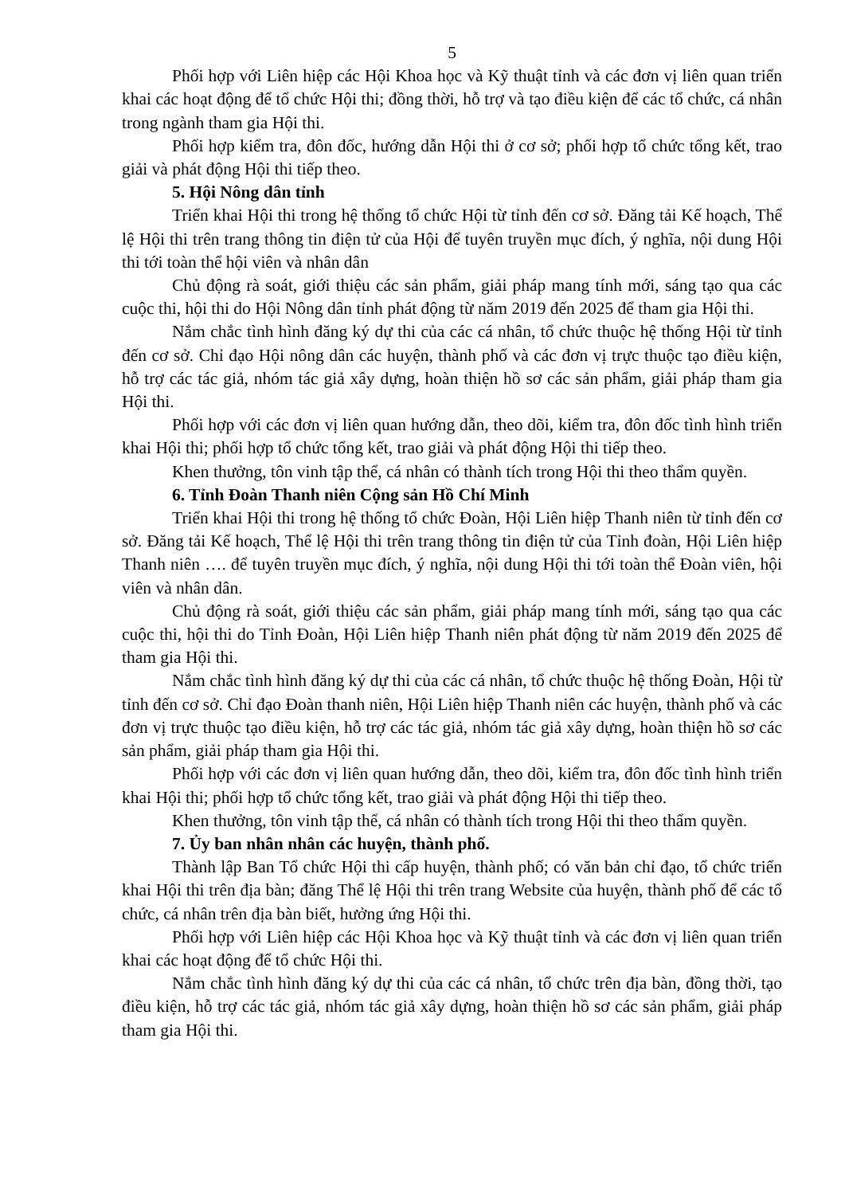5
Phối hợp với Liên hiệp các Hội Khoa học và Kỹ thuật tỉnh và các đơn vị liên quan triển khai các hoạt động để tổ chức Hội thi; đồng thời, hỗ trợ và tạo điều kiện để các tổ chức, cá nhân trong ngành tham gia Hội thi.
Phối hợp kiểm tra, đôn đốc, hướng dẫn Hội thi ở cơ sở; phối hợp tổ chức tổng kết, trao giải và phát động Hội thi tiếp theo.
5. Hội Nông dân tỉnh
Triển khai Hội thi trong hệ thống tổ chức Hội từ tỉnh đến cơ sở. Đăng tải Kế hoạch, Thể lệ Hội thi trên trang thông tin điện tử của Hội để tuyên truyền mục đích, ý nghĩa, nội dung Hội thi tới toàn thể hội viên và nhân dân
Chủ động rà soát, giới thiệu các sản phẩm, giải pháp mang tính mới, sáng tạo qua các cuộc thi, hội thi do Hội Nông dân tỉnh phát động từ năm 2019 đến 2025 để tham gia Hội thi.
Nắm chắc tình hình đăng ký dự thi của các cá nhân, tổ chức thuộc hệ thống Hội từ tỉnh đến cơ sở. Chỉ đạo Hội nông dân các huyện, thành phố và các đơn vị trực thuộc tạo điều kiện, hỗ trợ các tác giả, nhóm tác giả xây dựng, hoàn thiện hồ sơ các sản phẩm, giải pháp tham gia Hội thi.
Phối hợp với các đơn vị liên quan hướng dẫn, theo dõi, kiểm tra, đôn đốc tình hình triển khai Hội thi; phối hợp tổ chức tổng kết, trao giải và phát động Hội thi tiếp theo.
Khen thưởng, tôn vinh tập thể, cá nhân có thành tích trong Hội thi theo thẩm quyền.
6. Tỉnh Đoàn Thanh niên Cộng sản Hồ Chí Minh
Triển khai Hội thi trong hệ thống tổ chức Đoàn, Hội Liên hiệp Thanh niên từ tỉnh đến cơ sở. Đăng tải Kế hoạch, Thể lệ Hội thi trên trang thông tin điện tử của Tỉnh đoàn, Hội Liên hiệp Thanh niên …. để tuyên truyền mục đích, ý nghĩa, nội dung Hội thi tới toàn thể Đoàn viên, hội viên và nhân dân.
Chủ động rà soát, giới thiệu các sản phẩm, giải pháp mang tính mới, sáng tạo qua các cuộc thi, hội thi do Tỉnh Đoàn, Hội Liên hiệp Thanh niên phát động từ năm 2019 đến 2025 để tham gia Hội thi.
Nắm chắc tình hình đăng ký dự thi của các cá nhân, tổ chức thuộc hệ thống Đoàn, Hội từ tỉnh đến cơ sở. Chỉ đạo Đoàn thanh niên, Hội Liên hiệp Thanh niên các huyện, thành phố và các đơn vị trực thuộc tạo điều kiện, hỗ trợ các tác giả, nhóm tác giả xây dựng, hoàn thiện hồ sơ các sản phẩm, giải pháp tham gia Hội thi.
Phối hợp với các đơn vị liên quan hướng dẫn, theo dõi, kiểm tra, đôn đốc tình hình triển khai Hội thi; phối hợp tổ chức tổng kết, trao giải và phát động Hội thi tiếp theo.
Khen thưởng, tôn vinh tập thể, cá nhân có thành tích trong Hội thi theo thẩm quyền.
7. Ủy ban nhân nhân các huyện, thành phố.
Thành lập Ban Tổ chức Hội thi cấp huyện, thành phố; có văn bản chỉ đạo, tổ chức triển khai Hội thi trên địa bàn; đăng Thể lệ Hội thi trên trang Website của huyện, thành phố để các tổ chức, cá nhân trên địa bàn biết, hưởng ứng Hội thi.
Phối hợp với Liên hiệp các Hội Khoa học và Kỹ thuật tỉnh và các đơn vị liên quan triển khai các hoạt động để tổ chức Hội thi.
Nắm chắc tình hình đăng ký dự thi của các cá nhân, tổ chức trên địa bàn, đồng thời, tạo điều kiện, hỗ trợ các tác giả, nhóm tác giả xây dựng, hoàn thiện hồ sơ các sản phẩm, giải pháp tham gia Hội thi.